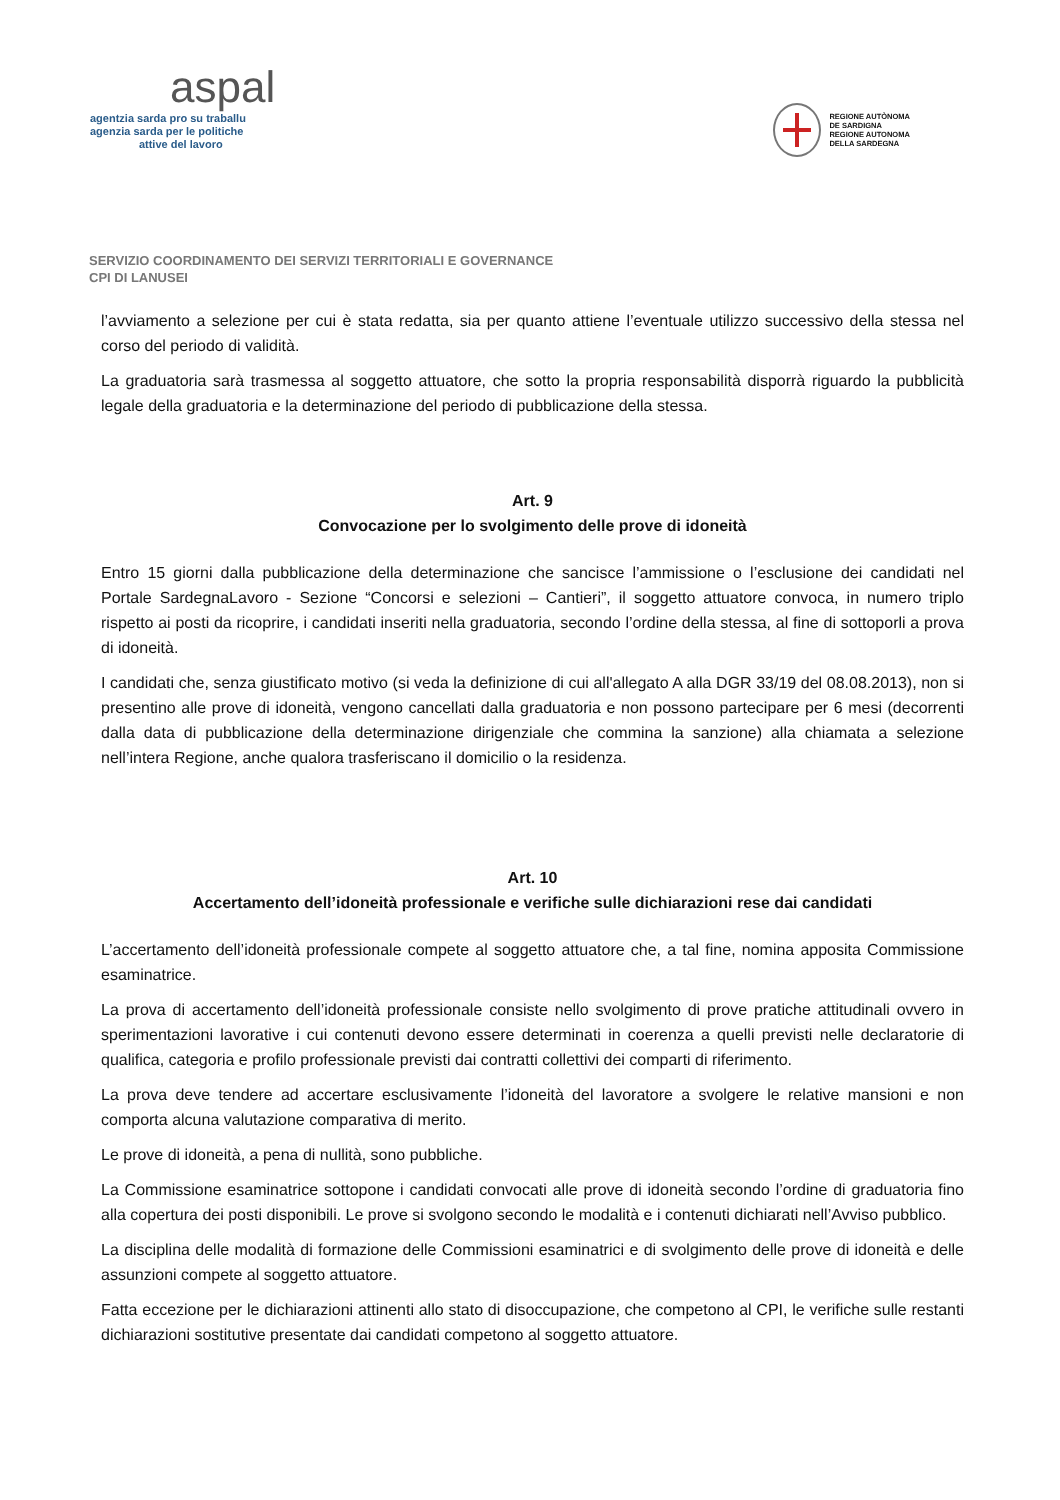aspal
agentzia sarda pro su traballu
agenzia sarda per le politiche
attive del lavoro
REGIONE AUTÒNOMA
DE SARDIGNA
REGIONE AUTONOMA
DELLA SARDEGNA
SERVIZIO COORDINAMENTO DEI SERVIZI TERRITORIALI E GOVERNANCE
CPI DI LANUSEI
l’avviamento a selezione per cui è stata redatta, sia per quanto attiene l’eventuale utilizzo successivo della stessa nel corso del periodo di validità.
La graduatoria sarà trasmessa al soggetto attuatore, che sotto la propria responsabilità disporrà riguardo la pubblicità legale della graduatoria e la determinazione del periodo di pubblicazione della stessa.
Art. 9
Convocazione per lo svolgimento delle prove di idoneità
Entro 15 giorni dalla pubblicazione della determinazione che sancisce l’ammissione o l’esclusione dei candidati nel Portale SardegnaLavoro - Sezione “Concorsi e selezioni – Cantieri”, il soggetto attuatore convoca, in numero triplo rispetto ai posti da ricoprire, i candidati inseriti nella graduatoria, secondo l’ordine della stessa, al fine di sottoporli a prova di idoneità.
I candidati che, senza giustificato motivo (si veda la definizione di cui all'allegato A alla DGR 33/19 del 08.08.2013), non si presentino alle prove di idoneità, vengono cancellati dalla graduatoria e non possono partecipare per 6 mesi (decorrenti dalla data di pubblicazione della determinazione dirigenziale che commina la sanzione) alla chiamata a selezione nell’intera Regione, anche qualora trasferiscano il domicilio o la residenza.
Art. 10
Accertamento dell’idoneità professionale e verifiche sulle dichiarazioni rese dai candidati
L’accertamento dell’idoneità professionale compete al soggetto attuatore che, a tal fine, nomina apposita Commissione esaminatrice.
La prova di accertamento dell’idoneità professionale consiste nello svolgimento di prove pratiche attitudinali ovvero in sperimentazioni lavorative i cui contenuti devono essere determinati in coerenza a quelli previsti nelle declaratorie di qualifica, categoria e profilo professionale previsti dai contratti collettivi dei comparti di riferimento.
La prova deve tendere ad accertare esclusivamente l’idoneità del lavoratore a svolgere le relative mansioni e non comporta alcuna valutazione comparativa di merito.
Le prove di idoneità, a pena di nullità, sono pubbliche.
La Commissione esaminatrice sottopone i candidati convocati alle prove di idoneità secondo l’ordine di graduatoria fino alla copertura dei posti disponibili. Le prove si svolgono secondo le modalità e i contenuti dichiarati nell’Avviso pubblico.
La disciplina delle modalità di formazione delle Commissioni esaminatrici e di svolgimento delle prove di idoneità e delle assunzioni compete al soggetto attuatore.
Fatta eccezione per le dichiarazioni attinenti allo stato di disoccupazione, che competono al CPI, le verifiche sulle restanti dichiarazioni sostitutive presentate dai candidati competono al soggetto attuatore.